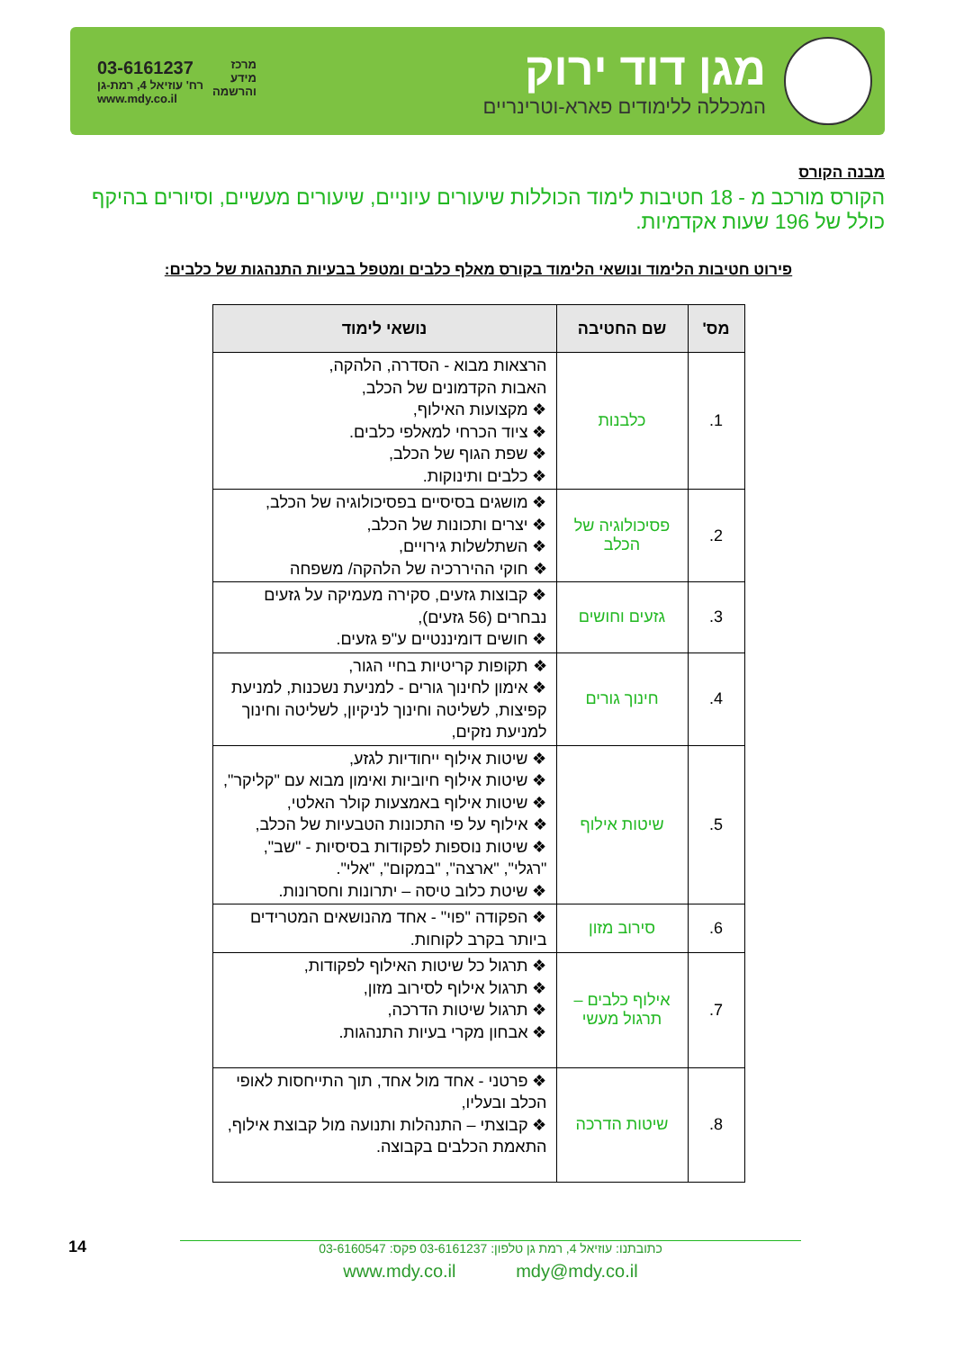מגן דוד ירוק
המכללה ללימודים פארא-וטרינריים
מרכז
מידע
והרשמה
03-6161237
רח' עוזיאל 4, רמת-גן
www.mdy.co.il
מבנה הקורס
הקורס מורכב מ - 18 חטיבות לימוד הכוללות שיעורים עיוניים, שיעורים מעשיים, וסיורים בהיקף כולל של 196 שעות אקדמיות.
פירוט חטיבות הלימוד ונושאי הלימוד בקורס מאלף כלבים ומטפל בבעיות התנהגות של כלבים:
| מס' | שם החטיבה | נושאי לימוד |
| --- | --- | --- |
| 1. | כלבנות | הרצאות מבוא - הסדרה, הלהקה, האבות הקדמונים של הכלב, ❖ מקצועות האילוף, ❖ ציוד הכרחי למאלפי כלבים. ❖ שפת הגוף של הכלב, ❖ כלבים ותינוקות. |
| 2. | פסיכולוגיה של הכלב | ❖ מושגים בסיסיים בפסיכולוגיה של הכלב, ❖ יצרים ותכונות של הכלב, ❖ השתלשלות גירויים, ❖ חוקי ההיררכיה של הלהקה/ משפחה |
| 3. | גזעים וחושים | ❖ קבוצות גזעים, סקירה מעמיקה על גזעים נבחרים (56 גזעים), ❖ חושים דומיננטיים ע"פ גזעים. |
| 4. | חינוך גורים | ❖ תקופות קריטיות בחיי הגור, ❖ אימון לחינוך גורים - למניעת נשכנות, למניעת קפיצות, לשליטה וחינוך לניקיון, לשליטה וחינוך למניעת נזקים, |
| 5. | שיטות אילוף | ❖ שיטות אילוף ייחודיות לגזע, ❖ שיטות אילוף חיוביות ואימון מבוא עם "קליקר", ❖ שיטות אילוף באמצעות קולר האלטי, ❖ אילוף על פי התכונות הטבעיות של הכלב, ❖ שיטות נוספות לפקודות בסיסיות - "שב", "רגלי", "ארצה", "במקום", "אלי". ❖ שיטת כלוב טיסה – יתרונות וחסרונות. |
| 6. | סירוב מזון | ❖ הפקודה "פוי" - אחד מהנושאים המטרידים ביותר בקרב לקוחות. |
| 7. | אילוף כלבים – תרגול מעשי | ❖ תרגול כל שיטות האילוף לפקודות, ❖ תרגול אילוף לסירוב מזון, ❖ תרגול שיטות הדרכה, ❖ אבחון מקרי בעיות התנהגות. |
| 8. | שיטות הדרכה | ❖ פרטני - אחד מול אחד, תוך התייחסות לאופי הכלב ובעליו, ❖ קבוצתי – התנהלות ותנועה מול קבוצת אילוף, התאמת הכלבים בקבוצה. |
14
כתובתנו: עוזיאל 4, רמת גן טלפון: 03-6161237 פקס: 03-6160547
www.mdy.co.il mdy@mdy.co.il